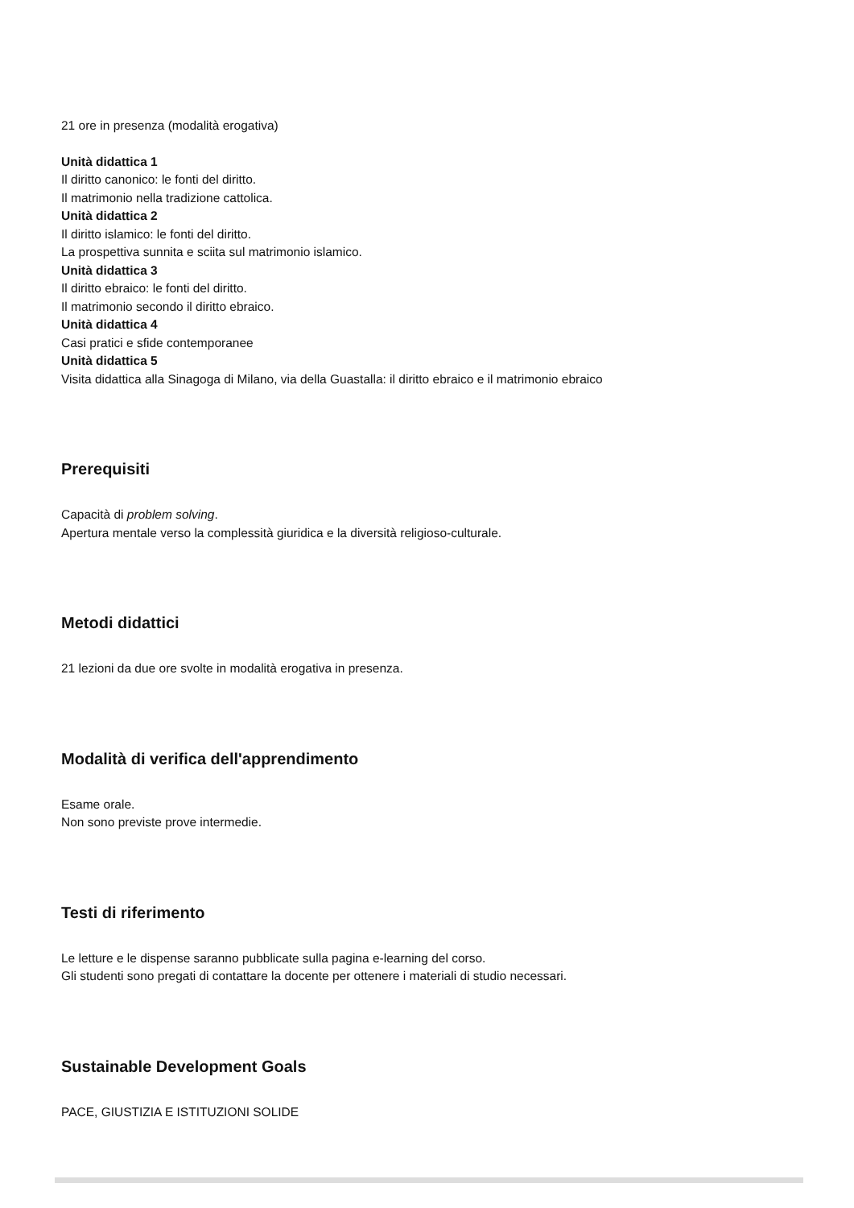21 ore in presenza (modalità erogativa)
Unità didattica 1
Il diritto canonico: le fonti del diritto.
Il matrimonio nella tradizione cattolica.
Unità didattica 2
Il diritto islamico: le fonti del diritto.
La prospettiva sunnita e sciita sul matrimonio islamico.
Unità didattica 3
Il diritto ebraico: le fonti del diritto.
Il matrimonio secondo il diritto ebraico.
Unità didattica 4
Casi pratici e sfide contemporanee
Unità didattica 5
Visita didattica alla Sinagoga di Milano, via della Guastalla: il diritto ebraico e il matrimonio ebraico
Prerequisiti
Capacità di problem solving.
Apertura mentale verso la complessità giuridica e la diversità religioso-culturale.
Metodi didattici
21 lezioni da due ore svolte in modalità erogativa in presenza.
Modalità di verifica dell'apprendimento
Esame orale.
Non sono previste prove intermedie.
Testi di riferimento
Le letture e le dispense saranno pubblicate sulla pagina e-learning del corso.
Gli studenti sono pregati di contattare la docente per ottenere i materiali di studio necessari.
Sustainable Development Goals
PACE, GIUSTIZIA E ISTITUZIONI SOLIDE